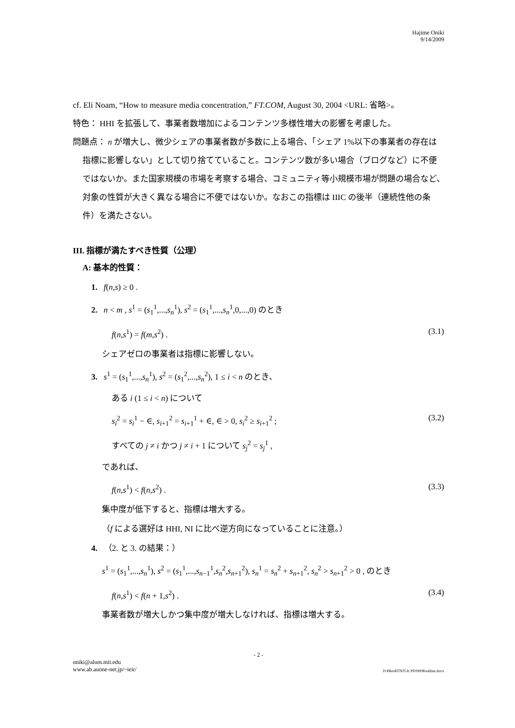Hajime Oniki
9/14/2009
cf. Eli Noam, “How to measure media concentration,” FT.COM, August 30, 2004 <URL: 省略>。
特色： HHI を拡張して、事業者数増加によるコンテンツ多様性増大の影響を考慮した。
問題点： n が増大し、微少シェアの事業者数が多数に上る場合、「シェア 1%以下の事業者の存在は指標に影響しない」として切り捨てていること。コンテンツ数が多い場合（ブログなど）に不便ではないか。また国家規模の市場を考察する場合、コミュニティ等小規模市場が問題の場合など､対象の性質が大きく異なる場合に不便ではないか。なおこの指標は IIIC の後半（連続性他の条件）を満たさない。
III. 指標が満たすべき性質（公理）
A: 基本的性質：
1. f(n,s) ≥ 0 .
2. n < m , s<sup>1</sup> = (s<sub>1</sub><sup>1</sup>,...,s<sub>n</sub><sup>1</sup>), s<sup>2</sup> = (s<sub>1</sub><sup>1</sup>,...,s<sub>n</sub><sup>1</sup>,0,...,0) のとき
f(n,s<sup>1</sup>) = f(m,s<sup>2</sup>) . (3.1)
シェアゼロの事業者は指標に影響しない。
3. s<sup>1</sup> = (s<sub>1</sub><sup>1</sup>,...,s<sub>n</sub><sup>1</sup>), s<sup>2</sup> = (s<sub>1</sub><sup>2</sup>,...,s<sub>n</sub><sup>2</sup>), 1 ≤ i < n のとき、
ある i (1 ≤ i < n) について
s<sub>i</sub><sup>2</sup> = s<sub>i</sub><sup>1</sup> − ∈, s<sub>i+1</sub><sup>2</sup> = s<sub>i+1</sub><sup>1</sup> + ∈, ∈ > 0, s<sub>i</sub><sup>2</sup> ≥ s<sub>i+1</sub><sup>2</sup> ; (3.2)
すべての j ≠ i かつ j ≠ i + 1 について s<sub>j</sub><sup>2</sup> = s<sub>j</sub><sup>1</sup> ,
であれば、
f(n,s<sup>1</sup>) < f(n,s<sup>2</sup>) . (3.3)
集中度が低下すると、指標は増大する。
（f による選好は HHI, NI に比べ逆方向になっていることに注意。）
4. （2. と 3. の結果：）
s<sup>1</sup> = (s<sub>1</sub><sup>1</sup>,...,s<sub>n</sub><sup>1</sup>), s<sup>2</sup> = (s<sub>1</sub><sup>1</sup>,...,s<sub>n−1</sub><sup>1</sup>,s<sub>n</sub><sup>2</sup>,s<sub>n+1</sub><sup>2</sup>), s<sub>n</sub><sup>1</sup> = s<sub>n</sub><sup>2</sup> + s<sub>n+1</sub><sup>2</sup>, s<sub>n</sub><sup>2</sup> > s<sub>n+1</sub><sup>2</sup> > 0 , のとき
f(n,s<sup>1</sup>) < f(n + 1,s<sup>2</sup>) . (3.4)
事業者数が増大しかつ集中度が増大しなければ、指標は増大する。
- 2 -
oniki@alum.mit.edu
www.ab.auone-net.jp/~ieir/ D:¥Res¥IT¥JT-ICPF0909¥outline.docx